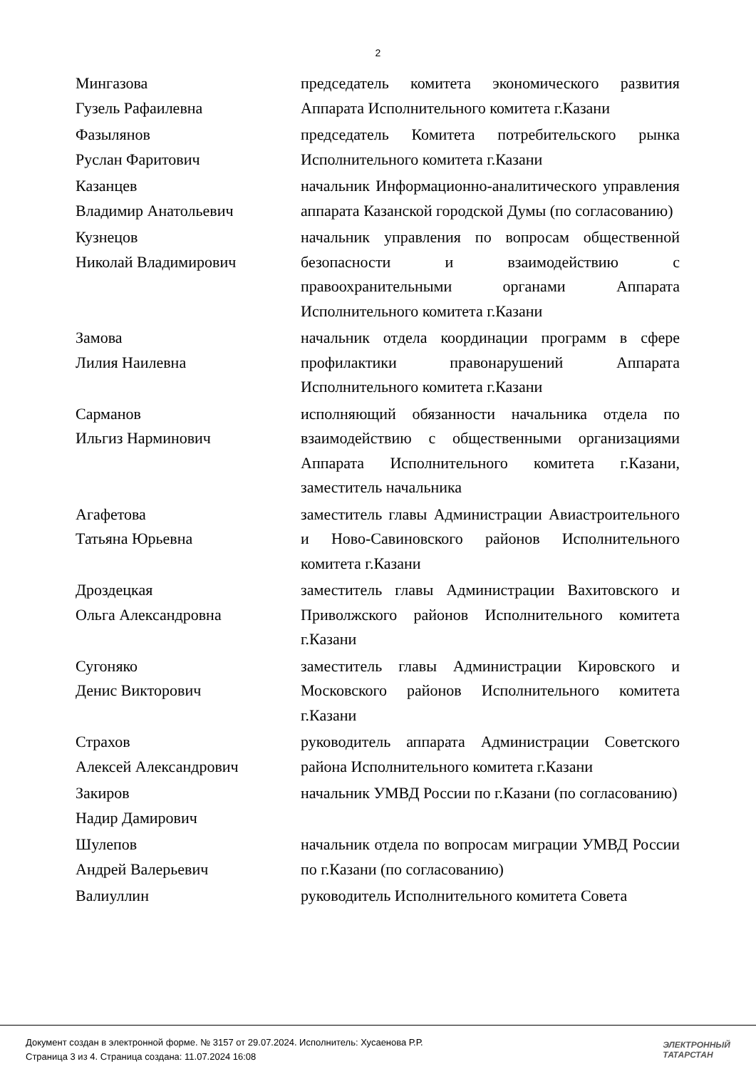2
| Мингазова Гузель Рафаилевна | председатель комитета экономического развития Аппарата Исполнительного комитета г.Казани |
| Фазылянов Руслан Фаритович | председатель Комитета потребительского рынка Исполнительного комитета г.Казани |
| Казанцев Владимир Анатольевич | начальник Информационно-аналитического управления аппарата Казанской городской Думы (по согласованию) |
| Кузнецов Николай Владимирович | начальник управления по вопросам общественной безопасности и взаимодействию с правоохранительными органами Аппарата Исполнительного комитета г.Казани |
| Замова Лилия Наилевна | начальник отдела координации программ в сфере профилактики правонарушений Аппарата Исполнительного комитета г.Казани |
| Сарманов Ильгиз Нарминович | исполняющий обязанности начальника отдела по взаимодействию с общественными организациями Аппарата Исполнительного комитета г.Казани, заместитель начальника |
| Агафетова Татьяна Юрьевна | заместитель главы Администрации Авиастроительного и Ново-Савиновского районов Исполнительного комитета г.Казани |
| Дроздецкая Ольга Александровна | заместитель главы Администрации Вахитовского и Приволжского районов Исполнительного комитета г.Казани |
| Сугоняко Денис Викторович | заместитель главы Администрации Кировского и Московского районов Исполнительного комитета г.Казани |
| Страхов Алексей Александрович | руководитель аппарата Администрации Советского района Исполнительного комитета г.Казани |
| Закиров Надир Дамирович | начальник УМВД России по г.Казани (по согласованию) |
| Шулепов Андрей Валерьевич | начальник отдела по вопросам миграции УМВД России по г.Казани (по согласованию) |
| Валиуллин | руководитель Исполнительного комитета Совета |
Документ создан в электронной форме. № 3157 от 29.07.2024. Исполнитель: Хусаенова Р.Р.
Страница 3 из 4. Страница создана: 11.07.2024 16:08
ЭЛЕКТРОННЫЙ
ТАТАРСТАН